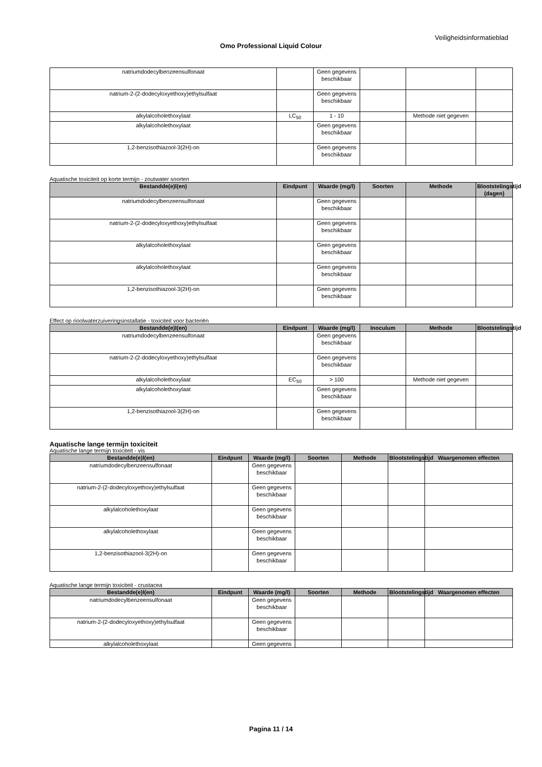Veiligheidsinformatieblad
Omo Professional Liquid Colour
| natriumdodecylbenzeensulfonaat | | Geen gegevens beschikbaar | | | |
| natrium-2-(2-dodecyloxyethoxy)ethylsulfaat | | Geen gegevens beschikbaar | | | |
| alkylalcoholethoxylaat | LC<sub>50</sub> | 1 - 10 | | Methode niet gegeven | |
| alkylalcoholethoxylaat | | Geen gegevens beschikbaar | | | |
| 1,2-benzisothiazool-3(2H)-on | | Geen gegevens beschikbaar | | | |
Aquatische toxiciteit op korte termijn - zoutwater soorten
| Bestandde(e)l(en) | Eindpunt | Waarde (mg/l) | Soorten | Methode | Blootstelingstijd (dagen) |
| --- | --- | --- | --- | --- | --- |
| natriumdodecylbenzeensulfonaat | | Geen gegevens beschikbaar | | | |
| natrium-2-(2-dodecyloxyethoxy)ethylsulfaat | | Geen gegevens beschikbaar | | | |
| alkylalcoholethoxylaat | | Geen gegevens beschikbaar | | | |
| alkylalcoholethoxylaat | | Geen gegevens beschikbaar | | | |
| 1,2-benzisothiazool-3(2H)-on | | Geen gegevens beschikbaar | | | |
Effect op rioolwaterzuiveringsinstallatie - toxiciteit voor bacteriën
| Bestandde(e)l(en) | Eindpunt | Waarde (mg/l) | Inoculum | Methode | Blootstelingstijd |
| --- | --- | --- | --- | --- | --- |
| natriumdodecylbenzeensulfonaat | | Geen gegevens beschikbaar | | | |
| natrium-2-(2-dodecyloxyethoxy)ethylsulfaat | | Geen gegevens beschikbaar | | | |
| alkylalcoholethoxylaat | EC<sub>50</sub> | > 100 | | Methode niet gegeven | |
| alkylalcoholethoxylaat | | Geen gegevens beschikbaar | | | |
| 1,2-benzisothiazool-3(2H)-on | | Geen gegevens beschikbaar | | | |
Aquatische lange termijn toxiciteit
Aquatische lange termijn toxiciteit - vis
| Bestandde(e)l(en) | Eindpunt | Waarde (mg/l) | Soorten | Methode | Blootstelingstijd | Waargenomen effecten |
| --- | --- | --- | --- | --- | --- | --- |
| natriumdodecylbenzeensulfonaat | | Geen gegevens beschikbaar | | | | |
| natrium-2-(2-dodecyloxyethoxy)ethylsulfaat | | Geen gegevens beschikbaar | | | | |
| alkylalcoholethoxylaat | | Geen gegevens beschikbaar | | | | |
| alkylalcoholethoxylaat | | Geen gegevens beschikbaar | | | | |
| 1,2-benzisothiazool-3(2H)-on | | Geen gegevens beschikbaar | | | | |
Aquatische lange termijn toxiciteit - crustacea
| Bestandde(e)l(en) | Eindpunt | Waarde (mg/l) | Soorten | Methode | Blootstelingstijd | Waargenomen effecten |
| --- | --- | --- | --- | --- | --- | --- |
| natriumdodecylbenzeensulfonaat | | Geen gegevens beschikbaar | | | | |
| natrium-2-(2-dodecyloxyethoxy)ethylsulfaat | | Geen gegevens beschikbaar | | | | |
| alkylalcoholethoxylaat | | Geen gegevens | | | | |
Pagina 11 / 14